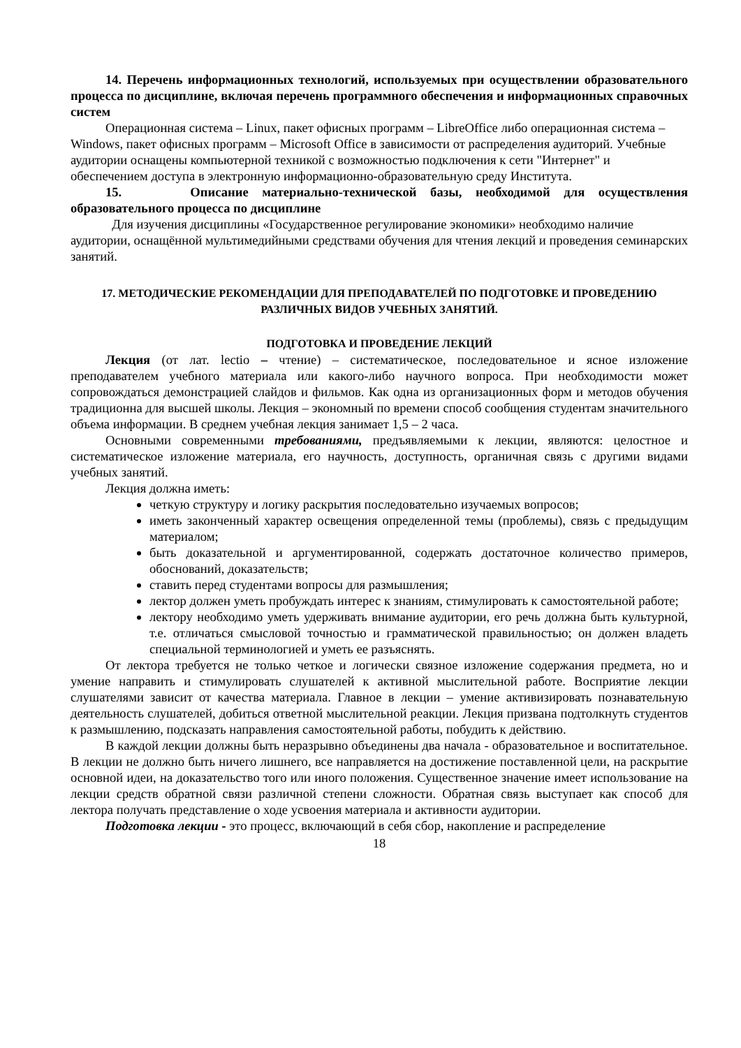14. Перечень информационных технологий, используемых при осуществлении образовательного процесса по дисциплине, включая перечень программного обеспечения и информационных справочных систем
Операционная система – Linux, пакет офисных программ – LibreOffice либо операционная система – Windows, пакет офисных программ – Microsoft Office в зависимости от распределения аудиторий. Учебные аудитории оснащены компьютерной техникой с возможностью подключения к сети "Интернет" и обеспечением доступа в электронную информационно-образовательную среду Института.
15. Описание материально-технической базы, необходимой для осуществления образовательного процесса по дисциплине
Для изучения дисциплины «Государственное регулирование экономики» необходимо наличие аудитории, оснащённой мультимедийными средствами обучения для чтения лекций и проведения семинарских занятий.
17. МЕТОДИЧЕСКИЕ РЕКОМЕНДАЦИИ ДЛЯ ПРЕПОДАВАТЕЛЕЙ ПО ПОДГОТОВКЕ И ПРОВЕДЕНИЮ РАЗЛИЧНЫХ ВИДОВ УЧЕБНЫХ ЗАНЯТИЙ.
ПОДГОТОВКА И ПРОВЕДЕНИЕ ЛЕКЦИЙ
Лекция (от лат. lectio – чтение) – систематическое, последовательное и ясное изложение преподавателем учебного материала или какого-либо научного вопроса. При необходимости может сопровождаться демонстрацией слайдов и фильмов. Как одна из организационных форм и методов обучения традиционна для высшей школы. Лекция – экономный по времени способ сообщения студентам значительного объема информации. В среднем учебная лекция занимает 1,5 – 2 часа.
Основными современными требованиями, предъявляемыми к лекции, являются: целостное и систематическое изложение материала, его научность, доступность, органичная связь с другими видами учебных занятий.
Лекция должна иметь:
четкую структуру и логику раскрытия последовательно изучаемых вопросов;
иметь законченный характер освещения определенной темы (проблемы), связь с предыдущим материалом;
быть доказательной и аргументированной, содержать достаточное количество примеров, обоснований, доказательств;
ставить перед студентами вопросы для размышления;
лектор должен уметь пробуждать интерес к знаниям, стимулировать к самостоятельной работе;
лектору необходимо уметь удерживать внимание аудитории, его речь должна быть культурной, т.е. отличаться смысловой точностью и грамматической правильностью; он должен владеть специальной терминологией и уметь ее разъяснять.
От лектора требуется не только четкое и логически связное изложение содержания предмета, но и умение направить и стимулировать слушателей к активной мыслительной работе. Восприятие лекции слушателями зависит от качества материала. Главное в лекции – умение активизировать познавательную деятельность слушателей, добиться ответной мыслительной реакции. Лекция призвана подтолкнуть студентов к размышлению, подсказать направления самостоятельной работы, побудить к действию.
В каждой лекции должны быть неразрывно объединены два начала - образовательное и воспитательное. В лекции не должно быть ничего лишнего, все направляется на достижение поставленной цели, на раскрытие основной идеи, на доказательство того или иного положения. Существенное значение имеет использование на лекции средств обратной связи различной степени сложности. Обратная связь выступает как способ для лектора получать представление о ходе усвоения материала и активности аудитории.
Подготовка лекции - это процесс, включающий в себя сбор, накопление и распределение
18